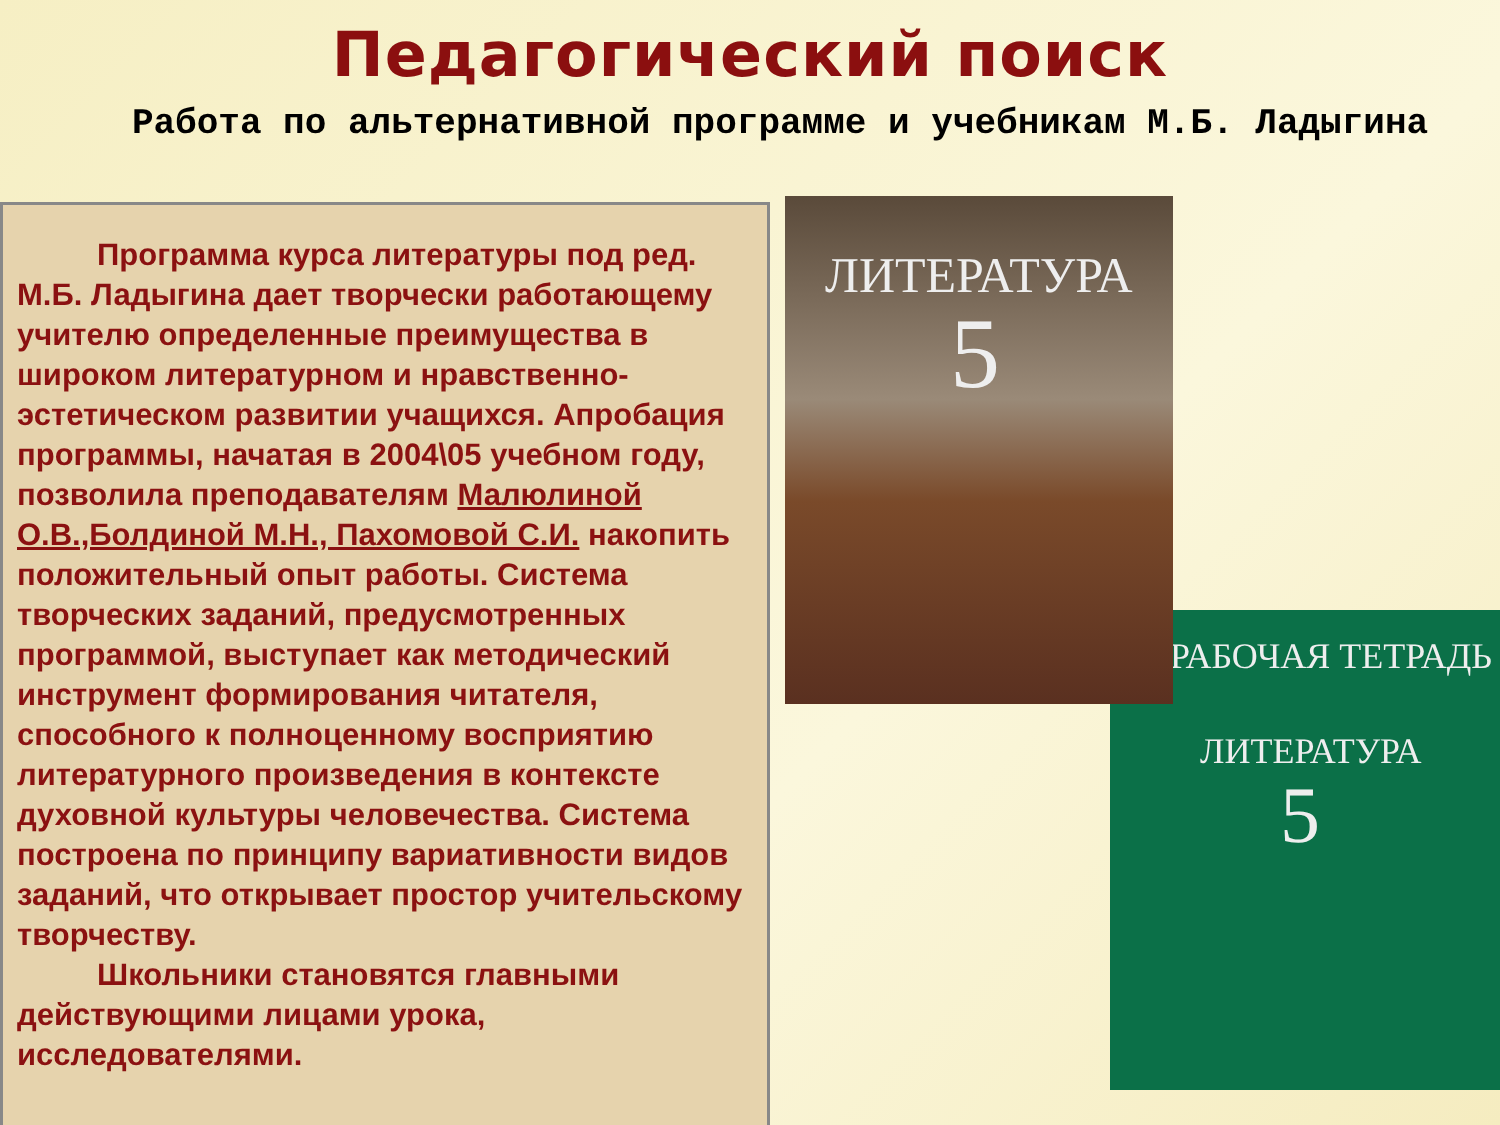Педагогический поиск
Работа по альтернативной программе и учебникам М.Б. Ладыгина
Программа курса литературы под ред. М.Б. Ладыгина дает творчески работающему учителю определенные преимущества в широком литературном и нравственно-эстетическом развитии учащихся. Апробация программы, начатая в 2004\05 учебном году, позволила преподавателям Малюлиной О.В.,Болдиной М.Н., Пахомовой С.И. накопить положительный опыт работы. Система творческих заданий, предусмотренных программой, выступает как методический инструмент формирования читателя, способного к полноценному восприятию литературного произведения в контексте духовной культуры человечества. Система построена по принципу вариативности видов заданий, что открывает простор учительскому творчеству.
Школьники становятся главными действующими лицами урока, исследователями.
РАБОЧАЯ ТЕТРАДЬ
ЛИТЕРАТУРА
5
ЛИТЕРАТУРА
5